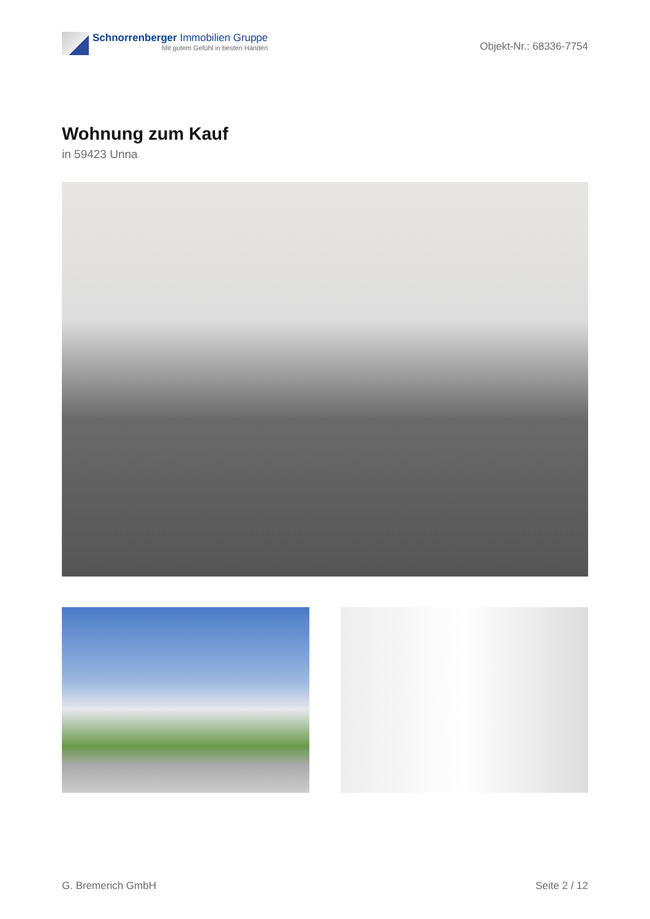Schnorrenberger Immobilien Gruppe
Mit gutem Gefühl in besten Händen
Objekt-Nr.: 68336-7754
Wohnung zum Kauf
in 59423 Unna
G. Bremerich GmbH Seite 2 / 12